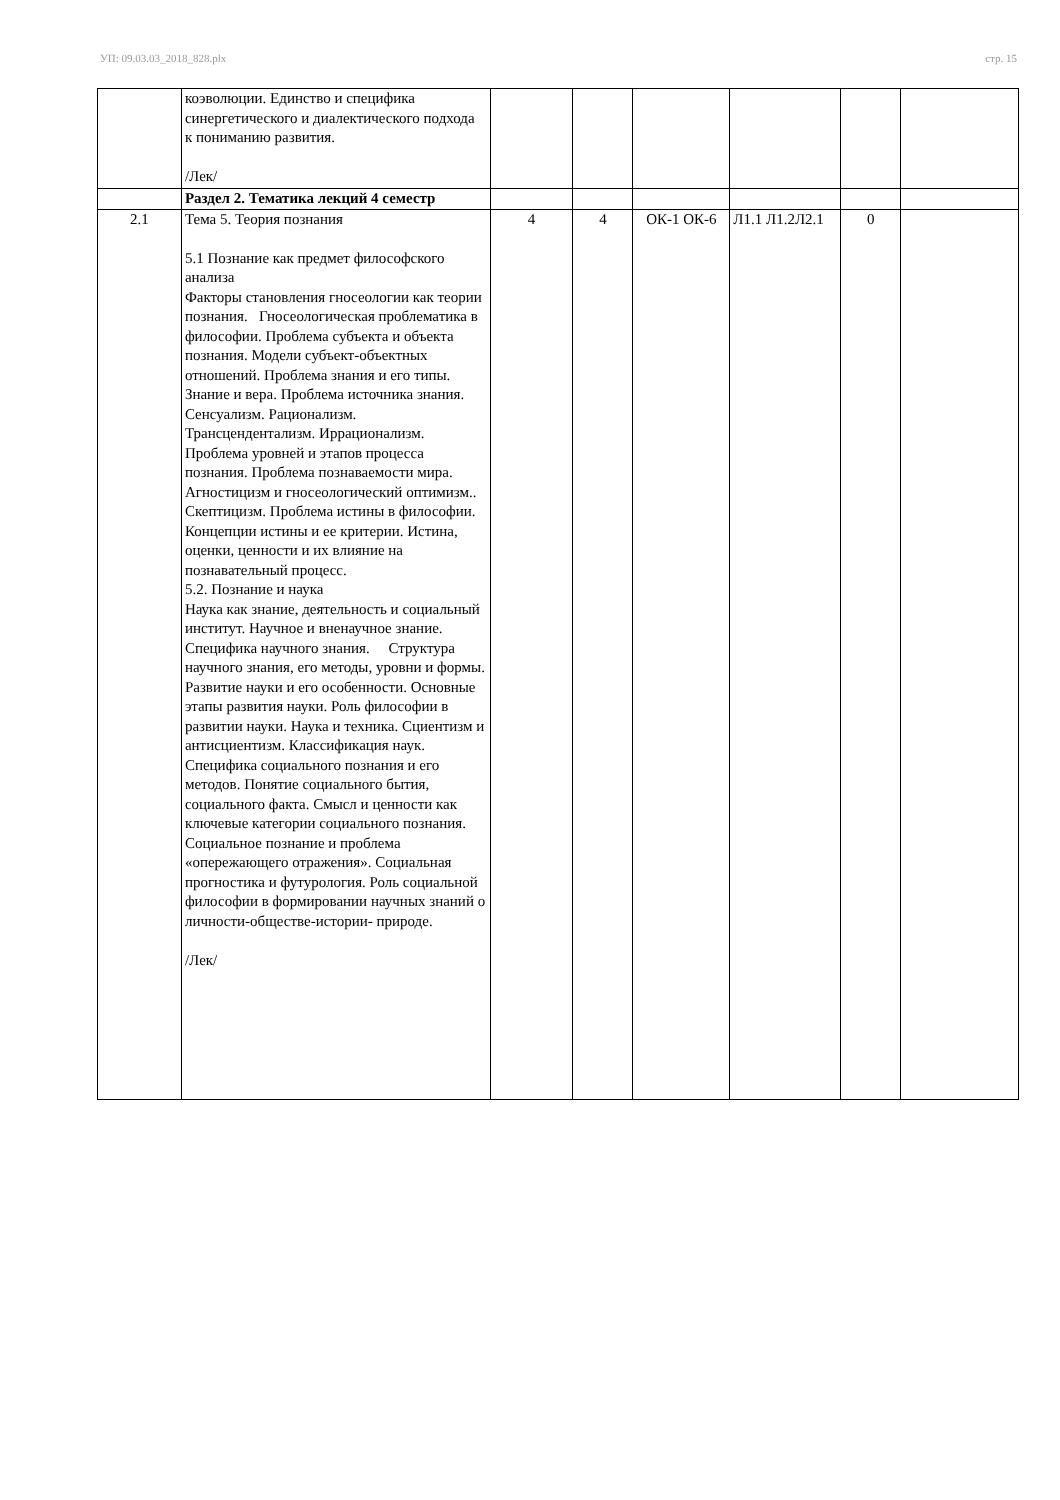УП: 09.03.03_2018_828.plx стр. 15
| | коэволюции. Единство и специфика синергетического и диалектического подхода к пониманию развития. /Лек/ | | | | | | |
| | Раздел 2. Тематика лекций 4 семестр | | | | | | |
| 2.1 | Тема 5. Теория познания 5.1 Познание как предмет философского анализа Факторы становления гносеологии как теории познания. Гносеологическая проблематика в философии. Проблема субъекта и объекта познания. Модели субъект-объектных отношений. Проблема знания и его типы. Знание и вера. Проблема источника знания. Сенсуализм. Рационализм. Трансцендентализм. Иррационализм. Проблема уровней и этапов процесса познания. Проблема познаваемости мира. Агностицизм и гносеологический оптимизм.. Скептицизм. Проблема истины в философии. Концепции истины и ее критерии. Истина, оценки, ценности и их влияние на познавательный процесс. 5.2. Познание и наука Наука как знание, деятельность и социальный институт. Научное и вненаучное знание. Специфика научного знания. Структура научного знания, его методы, уровни и формы. Развитие науки и его особенности. Основные этапы развития науки. Роль философии в развитии науки. Наука и техника. Сциентизм и антисциентизм. Классификация наук. Специфика социального познания и его методов. Понятие социального бытия, социального факта. Смысл и ценности как ключевые категории социального познания. Социальное познание и проблема «опережающего отражения». Социальная прогностика и футурология. Роль социальной философии в формировании научных знаний о личности-обществе-истории- природе. /Лек/ | 4 | 4 | ОК-1 ОК-6 | Л1.1 Л1.2Л2.1 | 0 | |